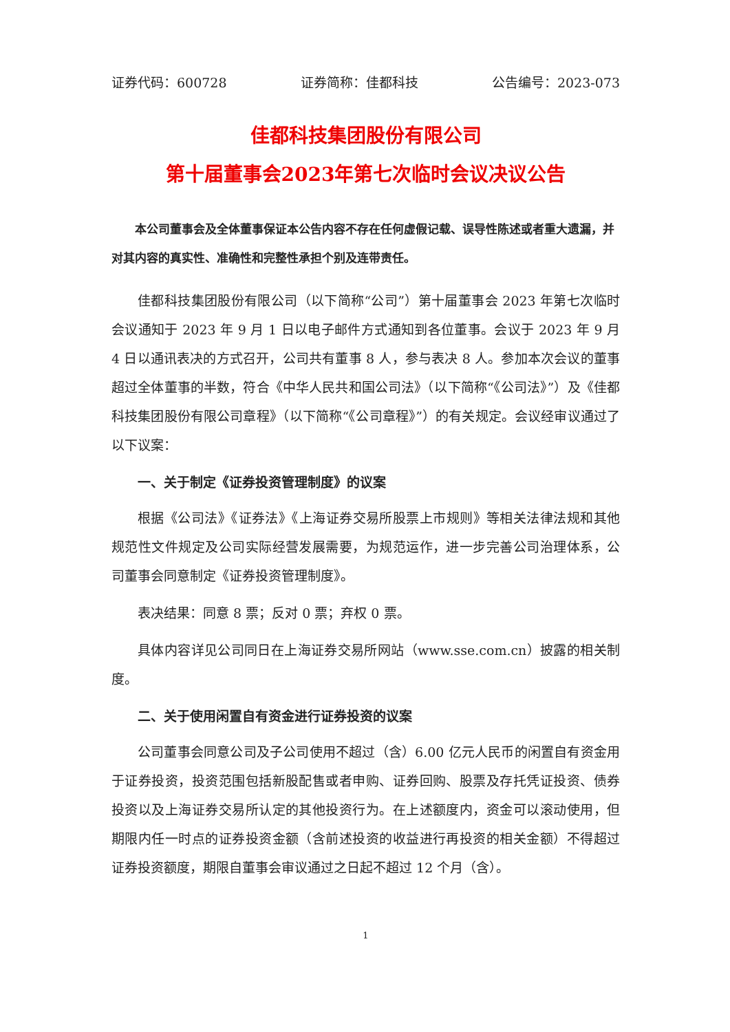证券代码：600728 证券简称：佳都科技 公告编号：2023-073
佳都科技集团股份有限公司
第十届董事会2023年第七次临时会议决议公告
本公司董事会及全体董事保证本公告内容不存在任何虚假记载、误导性陈述或者重大遗漏，并对其内容的真实性、准确性和完整性承担个别及连带责任。
佳都科技集团股份有限公司（以下简称“公司”）第十届董事会 2023 年第七次临时会议通知于 2023 年 9 月 1 日以电子邮件方式通知到各位董事。会议于 2023 年 9 月 4 日以通讯表决的方式召开，公司共有董事 8 人，参与表决 8 人。参加本次会议的董事超过全体董事的半数，符合《中华人民共和国公司法》（以下简称“《公司法》”）及《佳都科技集团股份有限公司章程》（以下简称“《公司章程》”）的有关规定。会议经审议通过了以下议案：
一、关于制定《证券投资管理制度》的议案
根据《公司法》《证券法》《上海证券交易所股票上市规则》等相关法律法规和其他规范性文件规定及公司实际经营发展需要，为规范运作，进一步完善公司治理体系，公司董事会同意制定《证券投资管理制度》。
表决结果：同意 8 票；反对 0 票；弃权 0 票。
具体内容详见公司同日在上海证券交易所网站（www.sse.com.cn）披露的相关制度。
二、关于使用闲置自有资金进行证券投资的议案
公司董事会同意公司及子公司使用不超过（含）6.00 亿元人民币的闲置自有资金用于证券投资，投资范围包括新股配售或者申购、证券回购、股票及存托凭证投资、债券投资以及上海证券交易所认定的其他投资行为。在上述额度内，资金可以滚动使用，但期限内任一时点的证券投资金额（含前述投资的收益进行再投资的相关金额）不得超过证券投资额度，期限自董事会审议通过之日起不超过 12 个月（含）。
1